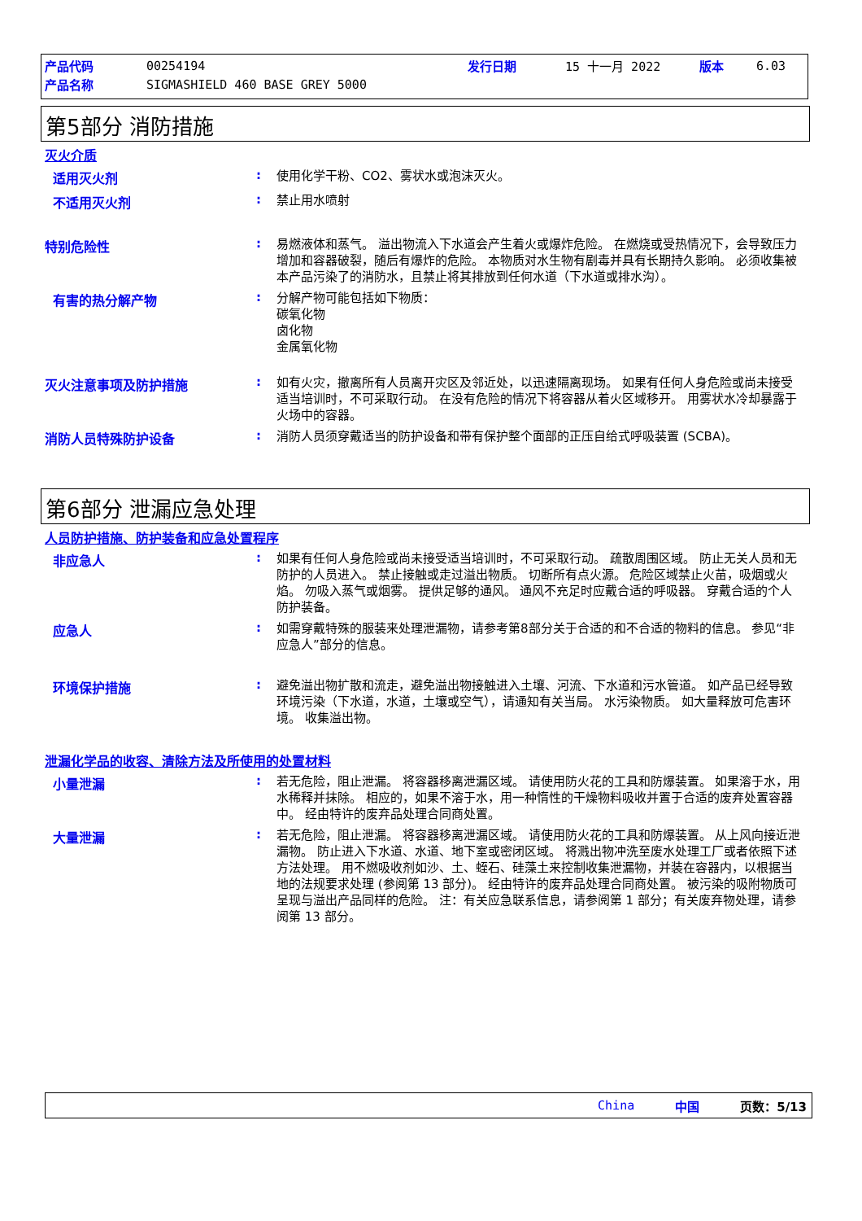| 产品代码 | 00254194 | 发行日期 | 15 十一月 2022 | 版本 | 6.03 |
| 产品名称 | SIGMASHIELD 460 BASE GREY 5000 | | | | |
第5部分 消防措施
灭火介质
适用灭火剂 :
使用化学干粉、CO2、雾状水或泡沫灭火。
不适用灭火剂 :
禁止用水喷射
特别危险性 :
易燃液体和蒸气。 溢出物流入下水道会产生着火或爆炸危险。 在燃烧或受热情况下，会导致压力增加和容器破裂，随后有爆炸的危险。 本物质对水生物有剧毒并具有长期持久影响。 必须收集被本产品污染了的消防水，且禁止将其排放到任何水道（下水道或排水沟）。
有害的热分解产物 :
分解产物可能包括如下物质：
碳氧化物
卤化物
金属氧化物
灭火注意事项及防护措施 :
如有火灾，撤离所有人员离开灾区及邻近处，以迅速隔离现场。 如果有任何人身危险或尚未接受适当培训时，不可采取行动。 在没有危险的情况下将容器从着火区域移开。 用雾状水冷却暴露于火场中的容器。
消防人员特殊防护设备 :
消防人员须穿戴适当的防护设备和带有保护整个面部的正压自给式呼吸装置 (SCBA)。
第6部分 泄漏应急处理
人员防护措施、防护装备和应急处置程序
非应急人 :
如果有任何人身危险或尚未接受适当培训时，不可采取行动。 疏散周围区域。 防止无关人员和无防护的人员进入。 禁止接触或走过溢出物质。 切断所有点火源。 危险区域禁止火苗，吸烟或火焰。 勿吸入蒸气或烟雾。 提供足够的通风。 通风不充足时应戴合适的呼吸器。 穿戴合适的个人防护装备。
应急人 :
如需穿戴特殊的服装来处理泄漏物，请参考第8部分关于合适的和不合适的物料的信息。 参见“非应急人”部分的信息。
环境保护措施 :
避免溢出物扩散和流走，避免溢出物接触进入土壤、河流、下水道和污水管道。 如产品已经导致环境污染（下水道，水道，土壤或空气），请通知有关当局。 水污染物质。 如大量释放可危害环境。 收集溢出物。
泄漏化学品的收容、清除方法及所使用的处置材料
小量泄漏 :
若无危险，阻止泄漏。 将容器移离泄漏区域。 请使用防火花的工具和防爆装置。 如果溶于水，用水稀释并抹除。 相应的，如果不溶于水，用一种惰性的干燥物料吸收并置于合适的废弃处置容器中。 经由特许的废弃品处理合同商处置。
大量泄漏 :
若无危险，阻止泄漏。 将容器移离泄漏区域。 请使用防火花的工具和防爆装置。 从上风向接近泄漏物。 防止进入下水道、水道、地下室或密闭区域。 将溅出物冲洗至废水处理工厂或者依照下述方法处理。 用不燃吸收剂如沙、土、蛭石、硅藻土来控制收集泄漏物，并装在容器内，以根据当地的法规要求处理 (参阅第 13 部分)。 经由特许的废弃品处理合同商处置。 被污染的吸附物质可呈现与溢出产品同样的危险。 注：有关应急联系信息，请参阅第 1 部分；有关废弃物处理，请参阅第 13 部分。
China 中国 页数：5/13